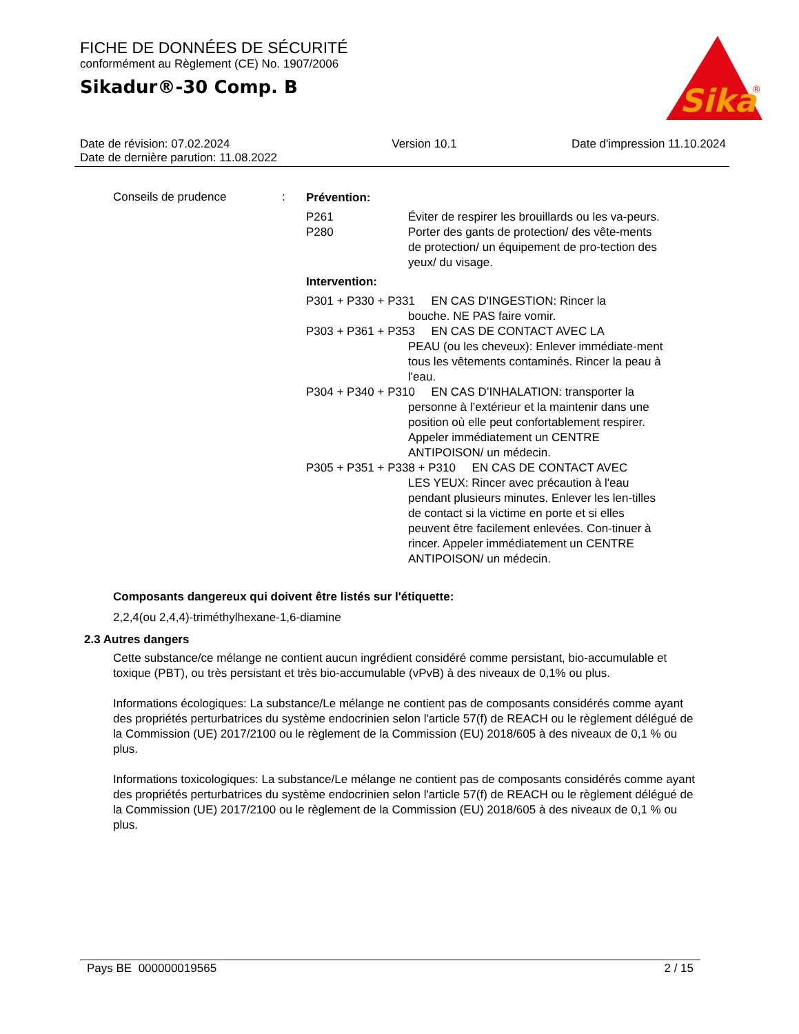FICHE DE DONNÉES DE SÉCURITÉ
conformément au Règlement (CE) No. 1907/2006
Sikadur®-30 Comp. B
Sika
®
Date de révision: 07.02.2024
Date de dernière parution: 11.08.2022
Version 10.1 Date d'impression 11.10.2024
Conseils de prudence :
Prévention:
P261 Éviter de respirer les brouillards ou les va-peurs.
P280 Porter des gants de protection/ des vête-ments de protection/ un équipement de pro-tection des yeux/ du visage.
Intervention:
P301 + P330 + P331 EN CAS D'INGESTION: Rincer la
bouche. NE PAS faire vomir.
P303 + P361 + P353 EN CAS DE CONTACT AVEC LA
PEAU (ou les cheveux): Enlever immédiate-ment tous les vêtements contaminés. Rincer la peau à l'eau.
P304 + P340 + P310 EN CAS D’INHALATION: transporter la
personne à l’extérieur et la maintenir dans une position où elle peut confortablement respirer. Appeler immédiatement un CENTRE ANTIPOISON/ un médecin.
P305 + P351 + P338 + P310 EN CAS DE CONTACT AVEC
LES YEUX: Rincer avec précaution à l'eau pendant plusieurs minutes. Enlever les len-tilles de contact si la victime en porte et si elles peuvent être facilement enlevées. Con-tinuer à rincer. Appeler immédiatement un CENTRE ANTIPOISON/ un médecin.
Composants dangereux qui doivent être listés sur l'étiquette:
2,2,4(ou 2,4,4)-triméthylhexane-1,6-diamine
2.3 Autres dangers
Cette substance/ce mélange ne contient aucun ingrédient considéré comme persistant, bio-accumulable et toxique (PBT), ou très persistant et très bio-accumulable (vPvB) à des niveaux de 0,1% ou plus.
Informations écologiques: La substance/Le mélange ne contient pas de composants considérés comme ayant des propriétés perturbatrices du système endocrinien selon l'article 57(f) de REACH ou le règlement délégué de la Commission (UE) 2017/2100 ou le règlement de la Commission (EU) 2018/605 à des niveaux de 0,1 % ou plus.
Informations toxicologiques: La substance/Le mélange ne contient pas de composants considérés comme ayant des propriétés perturbatrices du système endocrinien selon l'article 57(f) de REACH ou le règlement délégué de la Commission (UE) 2017/2100 ou le règlement de la Commission (EU) 2018/605 à des niveaux de 0,1 % ou plus.
Pays BE 000000019565 2 / 15